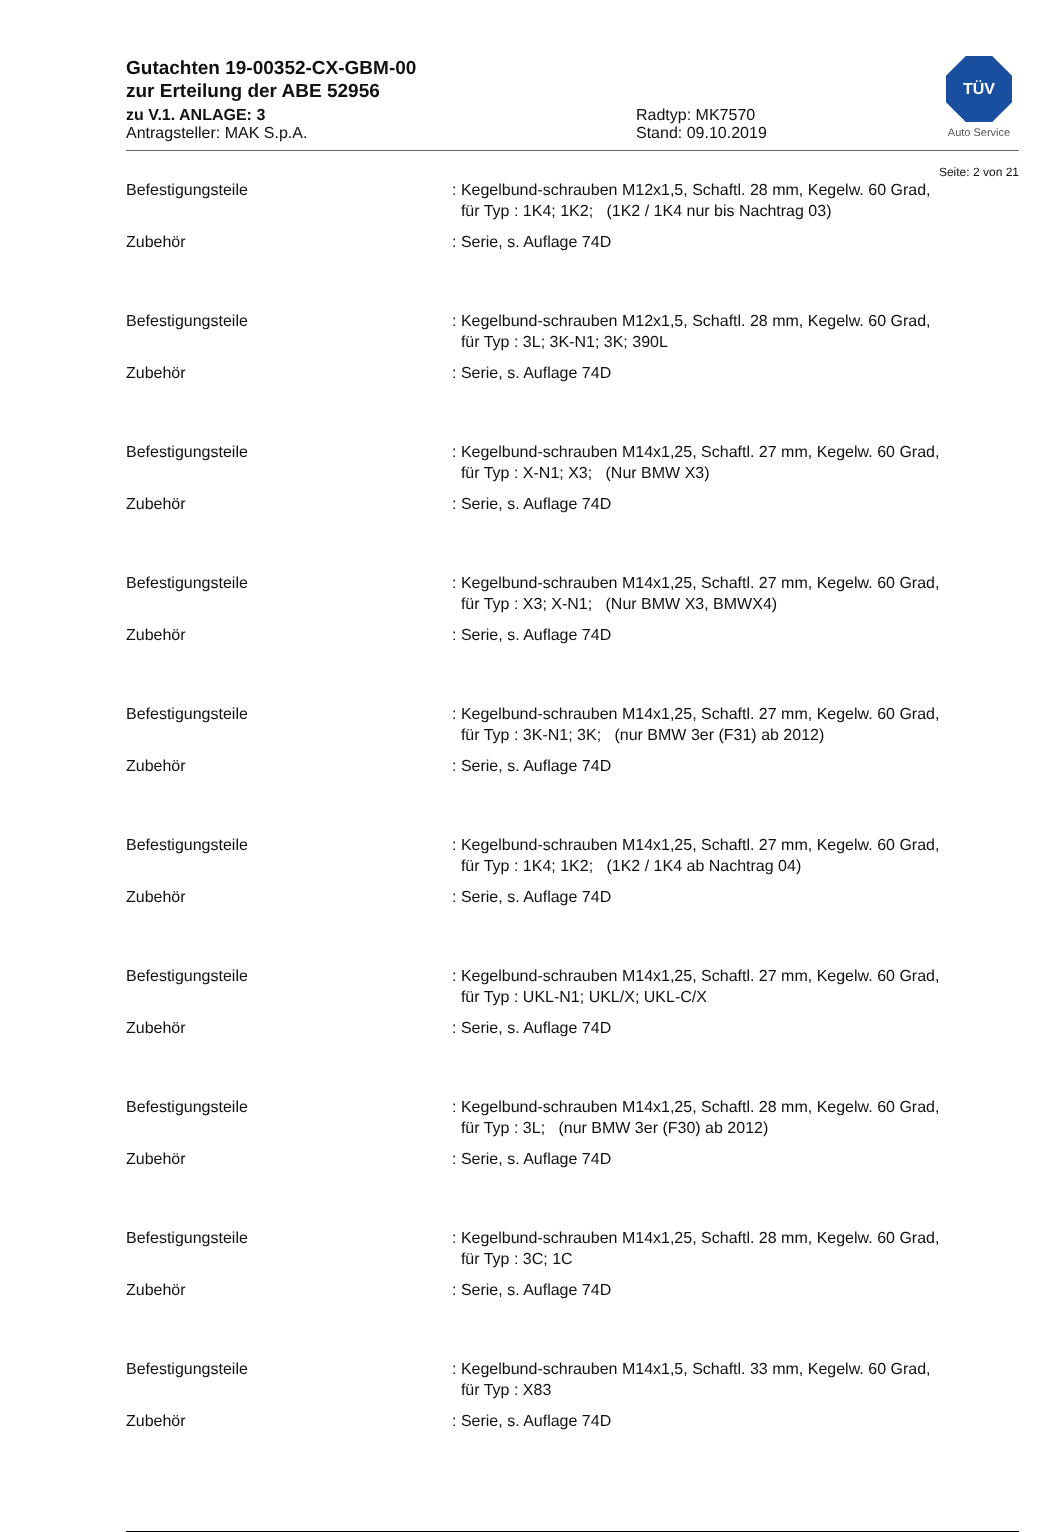TÜV
Auto Service
Gutachten 19-00352-CX-GBM-00
zur Erteilung der ABE 52956
zu V.1. ANLAGE: 3
Antragsteller: MAK S.p.A.
Radtyp: MK7570
Stand: 09.10.2019
Seite: 2 von 21
Befestigungsteile : Kegelbund-schrauben M12x1,5, Schaftl. 28 mm, Kegelw. 60 Grad,
für Typ : 1K4; 1K2; (1K2 / 1K4 nur bis Nachtrag 03)
Zubehör : Serie, s. Auflage 74D
Befestigungsteile : Kegelbund-schrauben M12x1,5, Schaftl. 28 mm, Kegelw. 60 Grad,
für Typ : 3L; 3K-N1; 3K; 390L
Zubehör : Serie, s. Auflage 74D
Befestigungsteile : Kegelbund-schrauben M14x1,25, Schaftl. 27 mm, Kegelw. 60 Grad,
für Typ : X-N1; X3; (Nur BMW X3)
Zubehör : Serie, s. Auflage 74D
Befestigungsteile : Kegelbund-schrauben M14x1,25, Schaftl. 27 mm, Kegelw. 60 Grad,
für Typ : X3; X-N1; (Nur BMW X3, BMWX4)
Zubehör : Serie, s. Auflage 74D
Befestigungsteile : Kegelbund-schrauben M14x1,25, Schaftl. 27 mm, Kegelw. 60 Grad,
für Typ : 3K-N1; 3K; (nur BMW 3er (F31) ab 2012)
Zubehör : Serie, s. Auflage 74D
Befestigungsteile : Kegelbund-schrauben M14x1,25, Schaftl. 27 mm, Kegelw. 60 Grad,
für Typ : 1K4; 1K2; (1K2 / 1K4 ab Nachtrag 04)
Zubehör : Serie, s. Auflage 74D
Befestigungsteile : Kegelbund-schrauben M14x1,25, Schaftl. 27 mm, Kegelw. 60 Grad,
für Typ : UKL-N1; UKL/X; UKL-C/X
Zubehör : Serie, s. Auflage 74D
Befestigungsteile : Kegelbund-schrauben M14x1,25, Schaftl. 28 mm, Kegelw. 60 Grad,
für Typ : 3L; (nur BMW 3er (F30) ab 2012)
Zubehör : Serie, s. Auflage 74D
Befestigungsteile : Kegelbund-schrauben M14x1,25, Schaftl. 28 mm, Kegelw. 60 Grad,
für Typ : 3C; 1C
Zubehör : Serie, s. Auflage 74D
Befestigungsteile : Kegelbund-schrauben M14x1,5, Schaftl. 33 mm, Kegelw. 60 Grad,
für Typ : X83
Zubehör : Serie, s. Auflage 74D